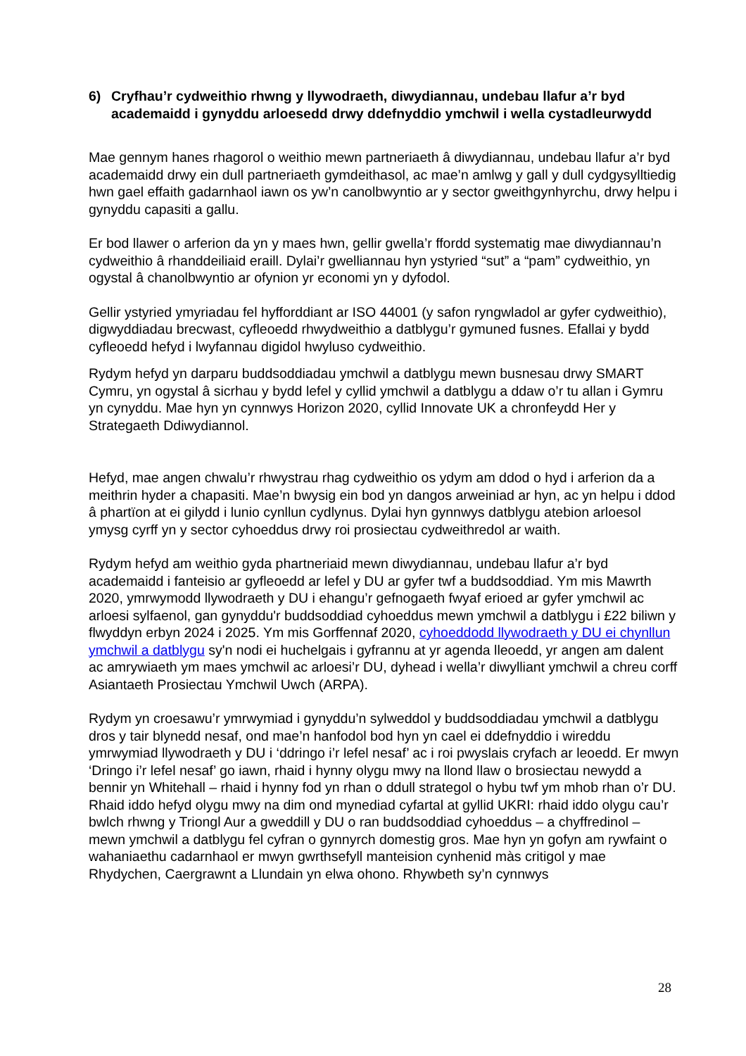6) Cryfhau’r cydweithio rhwng y llywodraeth, diwydiannau, undebau llafur a’r byd academaidd i gynyddu arloesedd drwy ddefnyddio ymchwil i wella cystadleurwydd
Mae gennym hanes rhagorol o weithio mewn partneriaeth â diwydiannau, undebau llafur a’r byd academaidd drwy ein dull partneriaeth gymdeithasol, ac mae’n amlwg y gall y dull cydgysylltiedig hwn gael effaith gadarnhaol iawn os yw’n canolbwyntio ar y sector gweithgynhyrchu, drwy helpu i gynyddu capasiti a gallu.
Er bod llawer o arferion da yn y maes hwn, gellir gwella’r ffordd systematig mae diwydiannau’n cydweithio â rhanddeiliaid eraill. Dylai’r gwelliannau hyn ystyried “sut” a “pam” cydweithio, yn ogystal â chanolbwyntio ar ofynion yr economi yn y dyfodol.
Gellir ystyried ymyriadau fel hyfforddiant ar ISO 44001 (y safon ryngwladol ar gyfer cydweithio), digwyddiadau brecwast, cyfleoedd rhwydweithio a datblygu’r gymuned fusnes. Efallai y bydd cyfleoedd hefyd i lwyfannau digidol hwyluso cydweithio.
Rydym hefyd yn darparu buddsoddiadau ymchwil a datblygu mewn busnesau drwy SMART Cymru, yn ogystal â sicrhau y bydd lefel y cyllid ymchwil a datblygu a ddaw o’r tu allan i Gymru yn cynyddu. Mae hyn yn cynnwys Horizon 2020, cyllid Innovate UK a chronfeydd Her y Strategaeth Ddiwydiannol.
Hefyd, mae angen chwalu’r rhwystrau rhag cydweithio os ydym am ddod o hyd i arferion da a meithrin hyder a chapasiti. Mae’n bwysig ein bod yn dangos arweiniad ar hyn, ac yn helpu i ddod â phartïon at ei gilydd i lunio cynllun cydlynus. Dylai hyn gynnwys datblygu atebion arloesol ymysg cyrff yn y sector cyhoeddus drwy roi prosiectau cydweithredol ar waith.
Rydym hefyd am weithio gyda phartneriaid mewn diwydiannau, undebau llafur a’r byd academaidd i fanteisio ar gyfleoedd ar lefel y DU ar gyfer twf a buddsoddiad. Ym mis Mawrth 2020, ymrwymodd llywodraeth y DU i ehangu’r gefnogaeth fwyaf erioed ar gyfer ymchwil ac arloesi sylfaenol, gan gynyddu'r buddsoddiad cyhoeddus mewn ymchwil a datblygu i £22 biliwn y flwyddyn erbyn 2024 i 2025. Ym mis Gorffennaf 2020, cyhoeddodd llywodraeth y DU ei chynllun ymchwil a datblygu sy'n nodi ei huchelgais i gyfrannu at yr agenda lleoedd, yr angen am dalent ac amrywiaeth ym maes ymchwil ac arloesi’r DU, dyhead i wella’r diwylliant ymchwil a chreu corff Asiantaeth Prosiectau Ymchwil Uwch (ARPA).
Rydym yn croesawu’r ymrwymiad i gynyddu’n sylweddol y buddsoddiadau ymchwil a datblygu dros y tair blynedd nesaf, ond mae’n hanfodol bod hyn yn cael ei ddefnyddio i wireddu ymrwymiad llywodraeth y DU i ‘ddringo i’r lefel nesaf’ ac i roi pwyslais cryfach ar leoedd. Er mwyn ‘Dringo i’r lefel nesaf’ go iawn, rhaid i hynny olygu mwy na llond llaw o brosiectau newydd a bennir yn Whitehall – rhaid i hynny fod yn rhan o ddull strategol o hybu twf ym mhob rhan o’r DU. Rhaid iddo hefyd olygu mwy na dim ond mynediad cyfartal at gyllid UKRI: rhaid iddo olygu cau’r bwlch rhwng y Triongl Aur a gweddill y DU o ran buddsoddiad cyhoeddus – a chyffredinol – mewn ymchwil a datblygu fel cyfran o gynnyrch domestig gros. Mae hyn yn gofyn am rywfaint o wahaniaethu cadarnhaol er mwyn gwrthsefyll manteision cynhenid màs critigol y mae Rhydychen, Caergrawnt a Llundain yn elwa ohono. Rhywbeth sy’n cynnwys
28